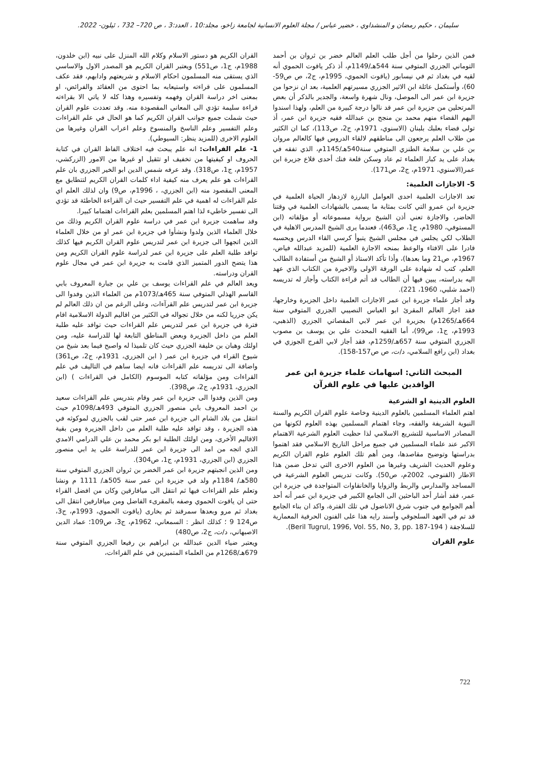سليمان ، حكيم رمضان و المنشداوي ، خضير عباس / مجلة العلوم الانسانية لجامعة زاخو، مجلد:10 ، العدد:3 ، ص 720– 732 ، ئيلون- 2022.
فمن الذين رحلوا من أجل طلب العلم العالم خضر بن ثروان بن أحمد التوماني الجزري المتوفي سنة 544هـ/1149م، أذ ذكر ياقوت الحموي أنه لقيه في بغداد ثم في نيسابور (ياقوت الحموي، 1995م، ج2، ص ص59-60)، وأستكمل عائلة ابن الاثير الجزري مسيرتهم العلمية، بعد ان نزحوا من جزيرة ابن عمر الى الموصل، ونال شهرة واسعة، والجدير بالذكر أن بعض المرتحلين من جزيرة ابن عمر قد نالوا درجة كبيرة من العلم، ولهذا اسندوا اليهم القضاء منهم محمد بن منجح بن عبدالله فقيه جزيرة ابن عمر، أذ تولى قضاء بعلبك بلبنان (الاسنوي، 1971م، ج2، ص113)، كما ان الكثير من طلاب العلم يرجعون الى مناطقهم لالقاء الدروس فيها كالعالم مروان بن علي بن سلامة الطنزي المتوفي سنة540هـ/1145م، الذي تفقه في بغداد على يد كبار العلماء ثم عاد وسكن قلعة فنك أحدى قلاع جزيرة ابن عمر(الاسنوي، 1971م، ج2، ص171).
5- الاجازات العلمية:
تعد الاجازات العلمية احدى العوامل البارزة لازدهار الحياة العلمية في جزيرة ابن عمرو التي كانت بمثابة ما يسمى بالشهادات العلمية في وقتنا الحاضر، والاجازة تعني أذن الشيخ برواية مسموعاته أو مؤلفاته (ابن المستوفي، 1980م، ج1، ص463)، فعندما يرى الشيخ المدرس الاهلية في الطلاب لكي يجلس في مجلس الشيخ يتبوأ كرسي القاء الدرس ويحسبه قادرا على الافتاء والوعظ بمنحه الاجازة العلمية (للمزيد عبدالله فياض، 1967م، ص21 وما بعدها)، وأذا تأكد الاستاذ أو الشيخ من أستفادة الطالب العلم، كتب له شهادة على الورقة الاولى والاخيرة من الكتاب الذي عهد اليه بدراسته، يبين فيها أن الطالب قد أتم قراءة الكتاب وأجاز له تدريسه (احمد شلبي، 1960، 221).
وقد أجاز علماء جزيرة ابن عمر الاجازات العلمية داخل الجزيرة وخارجها، فقد اجاز العالم المقرئ ابو العباس النصيبي الجزري المتوفي سنة 664هـ/1265م) بجزيرة ابن عمر لابي المقصاتي الجزري (الذهبي، 1993م، ج1، ص99)، أما الفقيه المحدث علي بن يوسف بن مصوب الجزري المتوفي سنة 657هـ/1259م، فقد أجاز لابي الفرج الجوزي في بغداد (ابن رافع السلامي، د/ت، ص ص157-158).
المبحث الثاني: اسهامات علماء جزيرة ابن عمر الوافدين عليها في علوم القرآن
العلوم الدينية او الشرعية
اهتم العلماء المسلمين بالعلوم الدينية وخاصة علوم القران الكريم والسنة النبوية الشريفة والفقه، وجاء اهتمام المسلمين بهذه العلوم لكونها من المصادر الاساسية للتشريع الاسلامي لذا حظيت العلوم الشرعية الاهتمام الاكبر عند علماء المسلمين في جميع مراحل التاريخ الاسلامي فقد اهتموا بدراستها وتوضيح مقاصدها، ومن أهم تلك العلوم علوم القران الكريم وعلوم الحديث الشريف وغيرها من العلوم الاخرى التي تدخل ضمن هذا الاطار (القنوجي، 2002م، ص50). وكانت تدريس العلوم الشرعية في المساجد والمدارس والربط والزوايا والخانقاوات المتواجدة في جزيرة ابن عمر، فقد أشار أحد الباحثين الى الجامع الكبير في جزيرة ابن عمر أنه أحد أهم الجوامع في جنوب شرق الاناضول في تلك الفترة، واكد ان بناء الجامع قد تم في العهد السلجوقي وأسند رايه هذا على الفنون الحرفية المعمارية للسلاجقة ( Beril Tugrul, 1996, Vol. 55, No, 3, pp. 187-194).
علوم القران
القران الكريم هو دستور الاسلام وكلام الله المنزل على نبيه (ابن خلدون، 1988م، ج1، ص551) ويعتبر القران الكريم هو المصدر الاول والاساسي الذي يستقى منه المسلمون احكام الاسلام و شريعتهم وادابهم، فقد عكف المسلمون على قراءته واستيعابه بما احتوى من العقائد والفرائض، او بمعنى اخر دراسة القران وفهمه وتفسيره وهذا كله لا ياتي الا بقراءته قراءة سليمة تؤدي الى المعاني المقصودة منه. وقد تعددت علوم القران حيث شملت جميع جوانب القران الكريم كما هو الحال في علم القراءات وعلم التفسير وعلم الناسخ والمنسوخ وعلم اعراب القران وغيرها من العلوم الاخرى (للمزيد ينظر: السيوطي).
1- علم القراءات: انه علم يبحث فيه اختلاف الفاظ القران في كتابة الحروف او كيفيتها من تخفيف او تثقيل او غيرها من الامور (الزركشي، 1957م، ج1، ص318). وقد عرفه شمس الدين ابو الخير الجزري بان علم القراءات هو علم يعرف منه كيفية اداء كلمات القران الكريم لتتطابق مع المعنى المقصود منه (ابن الجزري، ، 1996م، ص9) وان لذلك العلم اي علم القراءات له اهمية في علم التفسير حيث ان القراءة الخاطئة قد تؤدي الى تفسير خاطيء لذا اهتم المسلمين بعلم القراءات اهتماما كبيرا.
وقد ساهمت جزيرة ابن عمر في دراسة علوم القران الكريم وذلك من خلال العلماء الذين ولدوا ونشأوا في جزيرة ابن عمر او من خلال العلماء الذين اتجهوا الى جزيرة ابن عمر لتدريس علوم القران الكريم فيها كذلك توافد طلبة العلم على جزيرة ابن عمر لدراسة علوم القران الكريم ومن هذا يتضح الدور المتميز الذي قامت به جزيرة ابن عمر في مجال علوم القران ودراسته.
ويعد العالم في علم القراءات يوسف بن علي بن جبارة المعروف بابي القاسم الهذلي المتوفي سنة 465هـ/1073م من العلماء الذين وفدوا الى جزيرة ابن عمر لتدريس علم القرآءات، وعلى الرغم من ان ذلك العالم لم يكن جزريا لكنه من خلال تجواله في الكثير من اقاليم الدولة الاسلامية اقام فترة في جزيرة ابن عمر لتدريس علم القراءات حيث توافد عليه طلبة العلم من داخل الجزيرة وبعض المناطق التابعة لها للدراسة عليه، ومن اولئك وهبان بن خليفة الجزري حيث كان تلميذا له واصبح فيما بعد شيخ من شيوخ القراء في جزيرة ابن عمر ( ابن الجزري، 1931م، ج2، ص361) واضافة الى تدريسه علم القراءات فانه ايضا ساهم في التاليف في علم القراءات ومن مؤلفاته كتابه الموسوم (الكامل في القراءات ) (ابن الجزري، 1931م، ج2، ص398).
ومن الذين وفدوا الى جزيرة ابن عمر وقام بتدريس علم القراءات سعيد بن احمد المعروف بابي منصور الجزري المتوفي 493هـ/1098م حيث انتقل من بلاد الشام الى جزيرة ابن عمر حتى لقب بالجزري لموكوثه في هذه الجزيرة ، وقد توافد عليه طلبة العلم من داخل الجزيرة ومن بقية الاقاليم الأخرى، ومن اولئك الطلبة ابو بكر محمد بن علي الدرامي الامدي الذي اتجه من امد الى جزيرة ابن عمر للدراسة على يد ابي منصور الجزري (ابن الجزري، 1931م، ج1، ص304).
ومن الذين انجبتهم جزيرة ابن عمر الخضر بن ثروان الجزري المتوفي سنة 580هـ/ 1184م ولد في جزيرة ابن عمر سنة 505هـ/ 1111 م ونشا وتعلم علم القراءات فيها ثم انتقل الى ميافارقين وكان من افضل القراء حتى ان ياقوت الحموي وصفه بالمقرىء الفاضل ومن ميافارقين انتقل الى بغداد ثم مرو وبعدها سمرقند ثم بخارى (ياقوت الحموي، 1993م، ج3، ص124 9 ؛ كذلك انظر : السمعاني، 1962م، ج3، ص109؛ عماد الدين الاصبهاني، د/ت، ج2، ص480)
ويعتبر ضياء الدين عبدالله بن ابراهيم بن رفيعا الجزري المتوفي سنة 679هـ/1268م من العلماء المتميزين في علم القراءات،
722